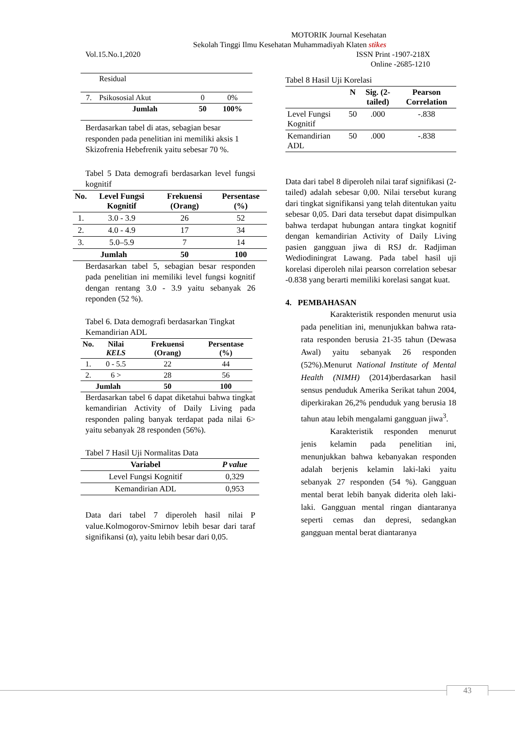MOTORIK Journal Kesehatan
Sekolah Tinggi Ilmu Kesehatan Muhammadiyah Klaten stikes
Vol.15.No.1,2020 ISSN Print -1907-218X
Online -2685-1210
| | Residual | | |
| 7. | Psikososial Akut | 0 | 0% |
| | Jumlah | 50 | 100% |
Berdasarkan tabel di atas, sebagian besar responden pada penelitian ini memiliki aksis 1 Skizofrenia Hebefrenik yaitu sebesar 70 %.
Tabel 5 Data demografi berdasarkan level fungsi kognitif
| No. | Level Fungsi Kognitif | Frekuensi (Orang) | Persentase (%) |
| --- | --- | --- | --- |
| 1. | 3.0 - 3.9 | 26 | 52 |
| 2. | 4.0 - 4.9 | 17 | 34 |
| 3. | 5.0–5.9 | 7 | 14 |
| Jumlah | | 50 | 100 |
Berdasarkan tabel 5, sebagian besar responden pada penelitian ini memiliki level fungsi kognitif dengan rentang 3.0 - 3.9 yaitu sebanyak 26 reponden (52 %).
Tabel 6. Data demografi berdasarkan Tingkat Kemandirian ADL
| No. | Nilai KELS | Frekuensi (Orang) | Persentase (%) |
| --- | --- | --- | --- |
| 1. | 0 - 5.5 | 22 | 44 |
| 2. | 6 > | 28 | 56 |
| Jumlah | | 50 | 100 |
Berdasarkan tabel 6 dapat diketahui bahwa tingkat kemandirian Activity of Daily Living pada responden paling banyak terdapat pada nilai 6> yaitu sebanyak 28 responden (56%).
Tabel 7 Hasil Uji Normalitas Data
| Variabel | P value |
| --- | --- |
| Level Fungsi Kognitif | 0,329 |
| Kemandirian ADL | 0,953 |
Data dari tabel 7 diperoleh hasil nilai P value.Kolmogorov-Smirnov lebih besar dari taraf signifikansi (α), yaitu lebih besar dari 0,05.
Tabel 8 Hasil Uji Korelasi
| | N | Sig. (2-tailed) | Pearson Correlation |
| --- | --- | --- | --- |
| Level Fungsi Kognitif | 50 | .000 | -.838 |
| Kemandirian ADL | 50 | .000 | -.838 |
Data dari tabel 8 diperoleh nilai taraf signifikasi (2-tailed) adalah sebesar 0,00. Nilai tersebut kurang dari tingkat signifikansi yang telah ditentukan yaitu sebesar 0,05. Dari data tersebut dapat disimpulkan bahwa terdapat hubungan antara tingkat kognitif dengan kemandirian Activity of Daily Living pasien gangguan jiwa di RSJ dr. Radjiman Wediodiningrat Lawang. Pada tabel hasil uji korelasi diperoleh nilai pearson correlation sebesar -0.838 yang berarti memiliki korelasi sangat kuat.
4. PEMBAHASAN
Karakteristik responden menurut usia pada penelitian ini, menunjukkan bahwa rata-rata responden berusia 21-35 tahun (Dewasa Awal) yaitu sebanyak 26 responden (52%).Menurut National Institute of Mental Health (NIMH) (2014)berdasarkan hasil sensus penduduk Amerika Serikat tahun 2004, diperkirakan 26,2% penduduk yang berusia 18 tahun atau lebih mengalami gangguan jiwa<sup>3</sup>.
Karakteristik responden menurut jenis kelamin pada penelitian ini, menunjukkan bahwa kebanyakan responden adalah berjenis kelamin laki-laki yaitu sebanyak 27 responden (54 %). Gangguan mental berat lebih banyak diderita oleh laki-laki. Gangguan mental ringan diantaranya seperti cemas dan depresi, sedangkan gangguan mental berat diantaranya
43